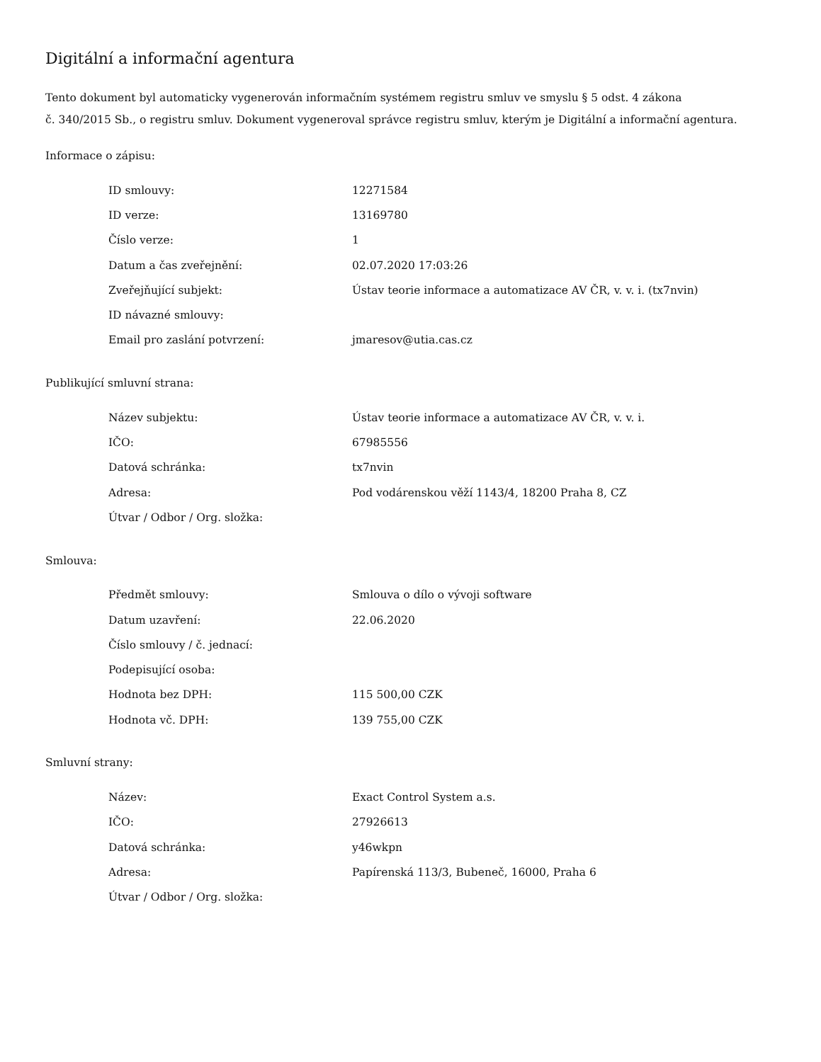Digitální a informační agentura
Tento dokument byl automaticky vygenerován informačním systémem registru smluv ve smyslu § 5 odst. 4 zákona
č. 340/2015 Sb., o registru smluv. Dokument vygeneroval správce registru smluv, kterým je Digitální a informační agentura.
Informace o zápisu:
| ID smlouvy: | 12271584 |
| ID verze: | 13169780 |
| Číslo verze: | 1 |
| Datum a čas zveřejnění: | 02.07.2020 17:03:26 |
| Zveřejňující subjekt: | Ústav teorie informace a automatizace AV ČR, v. v. i. (tx7nvin) |
| ID návazné smlouvy: | |
| Email pro zaslání potvrzení: | jmaresov@utia.cas.cz |
Publikující smluvní strana:
| Název subjektu: | Ústav teorie informace a automatizace AV ČR, v. v. i. |
| IČO: | 67985556 |
| Datová schránka: | tx7nvin |
| Adresa: | Pod vodárenskou věží 1143/4, 18200 Praha 8, CZ |
| Útvar / Odbor / Org. složka: | |
Smlouva:
| Předmět smlouvy: | Smlouva o dílo o vývoji software |
| Datum uzavření: | 22.06.2020 |
| Číslo smlouvy / č. jednací: | |
| Podepisující osoba: | |
| Hodnota bez DPH: | 115 500,00 CZK |
| Hodnota vč. DPH: | 139 755,00 CZK |
Smluvní strany:
| Název: | Exact Control System a.s. |
| IČO: | 27926613 |
| Datová schránka: | y46wkpn |
| Adresa: | Papírenská 113/3, Bubeneč, 16000, Praha 6 |
| Útvar / Odbor / Org. složka: | |